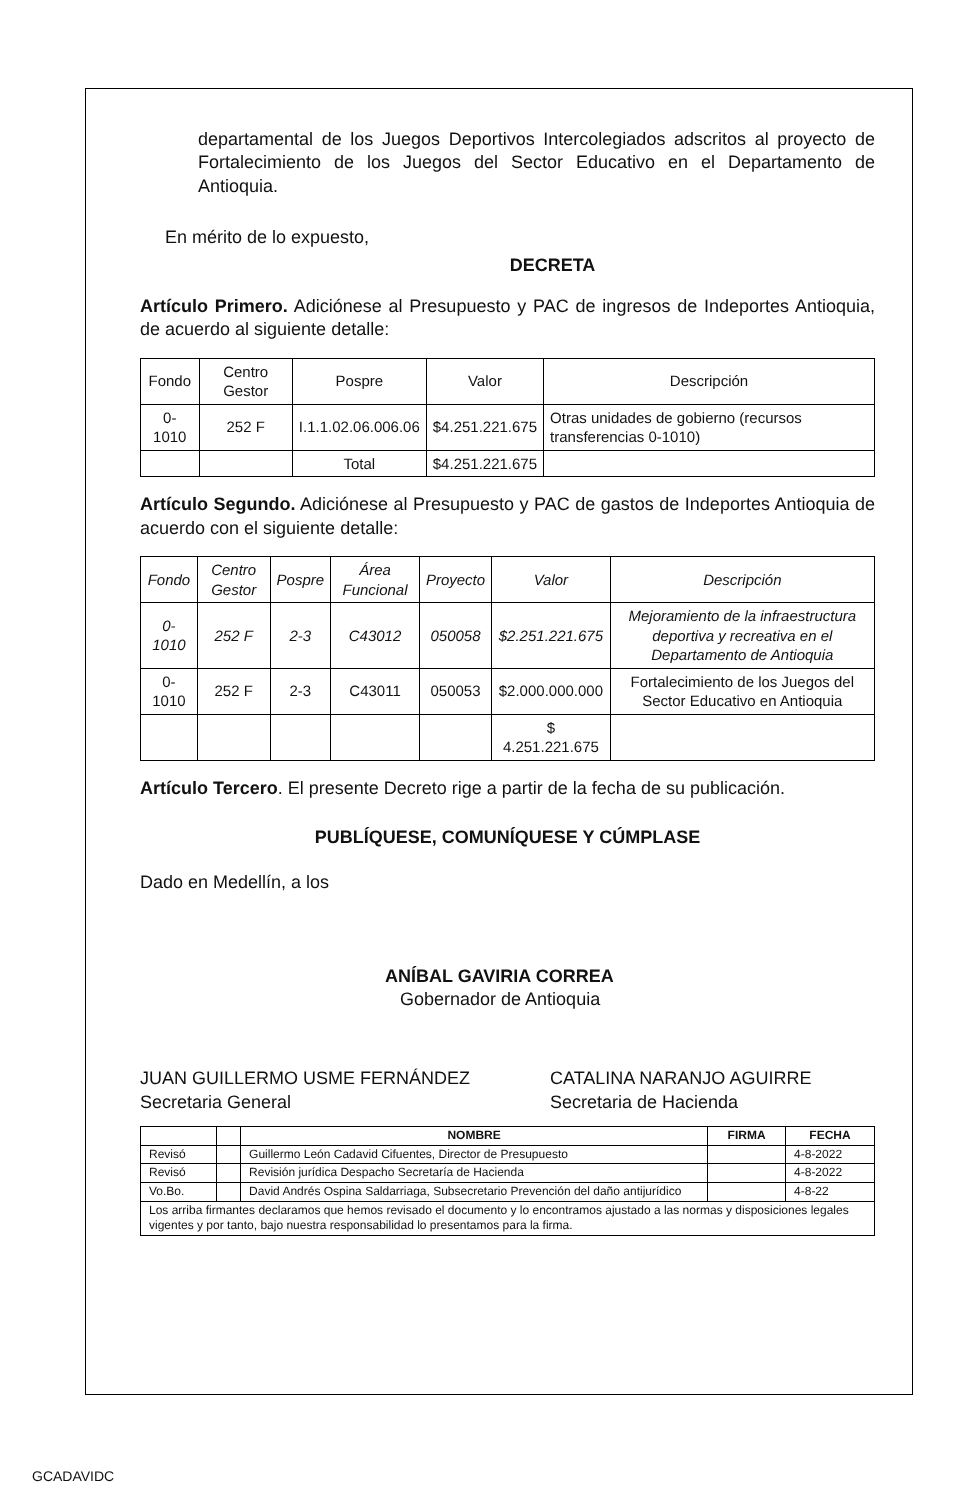departamental de los Juegos Deportivos Intercolegiados adscritos al proyecto de Fortalecimiento de los Juegos del Sector Educativo en el Departamento de Antioquia.
En mérito de lo expuesto,
DECRETA
Artículo Primero. Adiciónese al Presupuesto y PAC de ingresos de Indeportes Antioquia, de acuerdo al siguiente detalle:
| Fondo | Centro Gestor | Pospre | Valor | Descripción |
| --- | --- | --- | --- | --- |
| 0-1010 | 252 F | I.1.1.02.06.006.06 | $4.251.221.675 | Otras unidades de gobierno (recursos transferencias 0-1010) |
| | | Total | $4.251.221.675 | |
Artículo Segundo. Adiciónese al Presupuesto y PAC de gastos de Indeportes Antioquia de acuerdo con el siguiente detalle:
| Fondo | Centro Gestor | Pospre | Área Funcional | Proyecto | Valor | Descripción |
| --- | --- | --- | --- | --- | --- | --- |
| 0-1010 | 252 F | 2-3 | C43012 | 050058 | $2.251.221.675 | Mejoramiento de la infraestructura deportiva y recreativa en el Departamento de Antioquia |
| 0-1010 | 252 F | 2-3 | C43011 | 050053 | $2.000.000.000 | Fortalecimiento de los Juegos del Sector Educativo en Antioquia |
| | | | | | $ 4.251.221.675 | |
Artículo Tercero. El presente Decreto rige a partir de la fecha de su publicación.
PUBLÍQUESE, COMUNÍQUESE Y CÚMPLASE
Dado en Medellín, a los
ANÍBAL GAVIRIA CORREA
Gobernador de Antioquia
JUAN GUILLERMO USME FERNÁNDEZ
Secretaria General
CATALINA NARANJO AGUIRRE
Secretaria de Hacienda
| | | NOMBRE | FIRMA | FECHA |
| --- | --- | --- | --- | --- |
| Revisó | | Guillermo León Cadavid Cifuentes, Director de Presupuesto | | 4-8-2022 |
| Revisó | | Revisión jurídica Despacho Secretaría de Hacienda | | 4-8-2022 |
| Vo.Bo. | | David Andrés Ospina Saldarriaga, Subsecretario Prevención del daño antijurídico | | 4-8-22 |
| Los arriba firmantes declaramos que hemos revisado el documento y lo encontramos ajustado a las normas y disposiciones legales vigentes y por tanto, bajo nuestra responsabilidad lo presentamos para la firma. | | | | |
GCADAVIDC